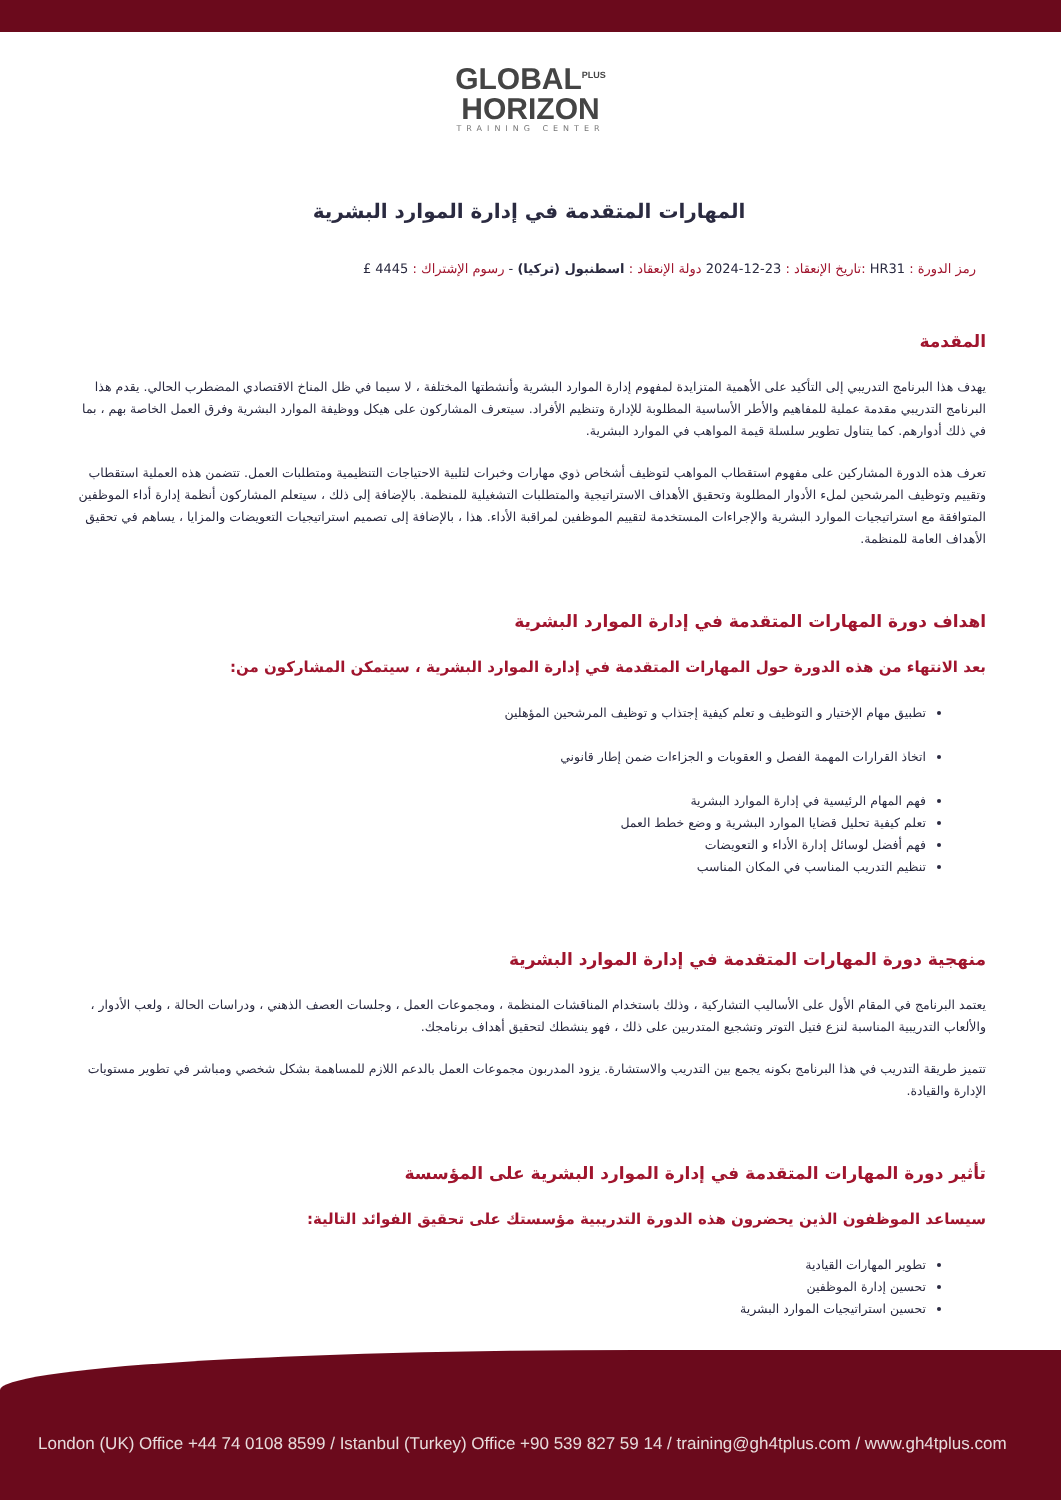GLOBAL<sup>PLUS</sup>
HORIZON
TRAINING CENTER
المهارات المتقدمة في إدارة الموارد البشرية
رمز الدورة : HR31 :تاريخ الإنعقاد : 23-12-2024 دولة الإنعقاد : اسطنبول (تركيا) - رسوم الإشتراك : 4445 £
المقدمة
يهدف هذا البرنامج التدريبي إلى التأكيد على الأهمية المتزايدة لمفهوم إدارة الموارد البشرية وأنشطتها المختلفة ، لا سيما في ظل المناخ الاقتصادي المضطرب الحالي. يقدم هذا البرنامج التدريبي مقدمة عملية للمفاهيم والأطر الأساسية المطلوبة للإدارة وتنظيم الأفراد. سيتعرف المشاركون على هيكل ووظيفة الموارد البشرية وفرق العمل الخاصة بهم ، بما في ذلك أدوارهم. كما يتناول تطوير سلسلة قيمة المواهب في الموارد البشرية.
تعرف هذه الدورة المشاركين على مفهوم استقطاب المواهب لتوظيف أشخاص ذوي مهارات وخبرات لتلبية الاحتياجات التنظيمية ومتطلبات العمل. تتضمن هذه العملية استقطاب وتقييم وتوظيف المرشحين لملء الأدوار المطلوبة وتحقيق الأهداف الاستراتيجية والمتطلبات التشغيلية للمنظمة. بالإضافة إلى ذلك ، سيتعلم المشاركون أنظمة إدارة أداء الموظفين المتوافقة مع استراتيجيات الموارد البشرية والإجراءات المستخدمة لتقييم الموظفين لمراقبة الأداء. هذا ، بالإضافة إلى تصميم استراتيجيات التعويضات والمزايا ، يساهم في تحقيق الأهداف العامة للمنظمة.
اهداف دورة المهارات المتقدمة في إدارة الموارد البشرية
بعد الانتهاء من هذه الدورة حول المهارات المتقدمة في إدارة الموارد البشرية ، سيتمكن المشاركون من:
تطبيق مهام الإختيار و التوظيف و تعلم كيفية إجتذاب و توظيف المرشحين المؤهلين
اتخاذ القرارات المهمة الفصل و العقوبات و الجزاءات ضمن إطار قانوني
فهم المهام الرئيسية في إدارة الموارد البشرية
تعلم كيفية تحليل قضايا الموارد البشرية و وضع خطط العمل
فهم أفضل لوسائل إدارة الأداء و التعويضات
تنظيم التدريب المناسب في المكان المناسب
منهجية دورة المهارات المتقدمة في إدارة الموارد البشرية
يعتمد البرنامج في المقام الأول على الأساليب التشاركية ، وذلك باستخدام المناقشات المنظمة ، ومجموعات العمل ، وجلسات العصف الذهني ، ودراسات الحالة ، ولعب الأدوار ، والألعاب التدريبية المناسبة لنزع فتيل التوتر وتشجيع المتدربين على ذلك ، فهو ينشطك لتحقيق أهداف برنامجك.
تتميز طريقة التدريب في هذا البرنامج بكونه يجمع بين التدريب والاستشارة. يزود المدربون مجموعات العمل بالدعم اللازم للمساهمة بشكل شخصي ومباشر في تطوير مستويات الإدارة والقيادة.
تأثير دورة المهارات المتقدمة في إدارة الموارد البشرية على المؤسسة
سيساعد الموظفون الذين يحضرون هذه الدورة التدريبية مؤسستك على تحقيق الفوائد التالية:
تطوير المهارات القيادية
تحسين إدارة الموظفين
تحسين استراتيجيات الموارد البشرية
London (UK) Office +44 74 0108 8599 / Istanbul (Turkey) Office +90 539 827 59 14 / training@gh4tplus.com / www.gh4tplus.com